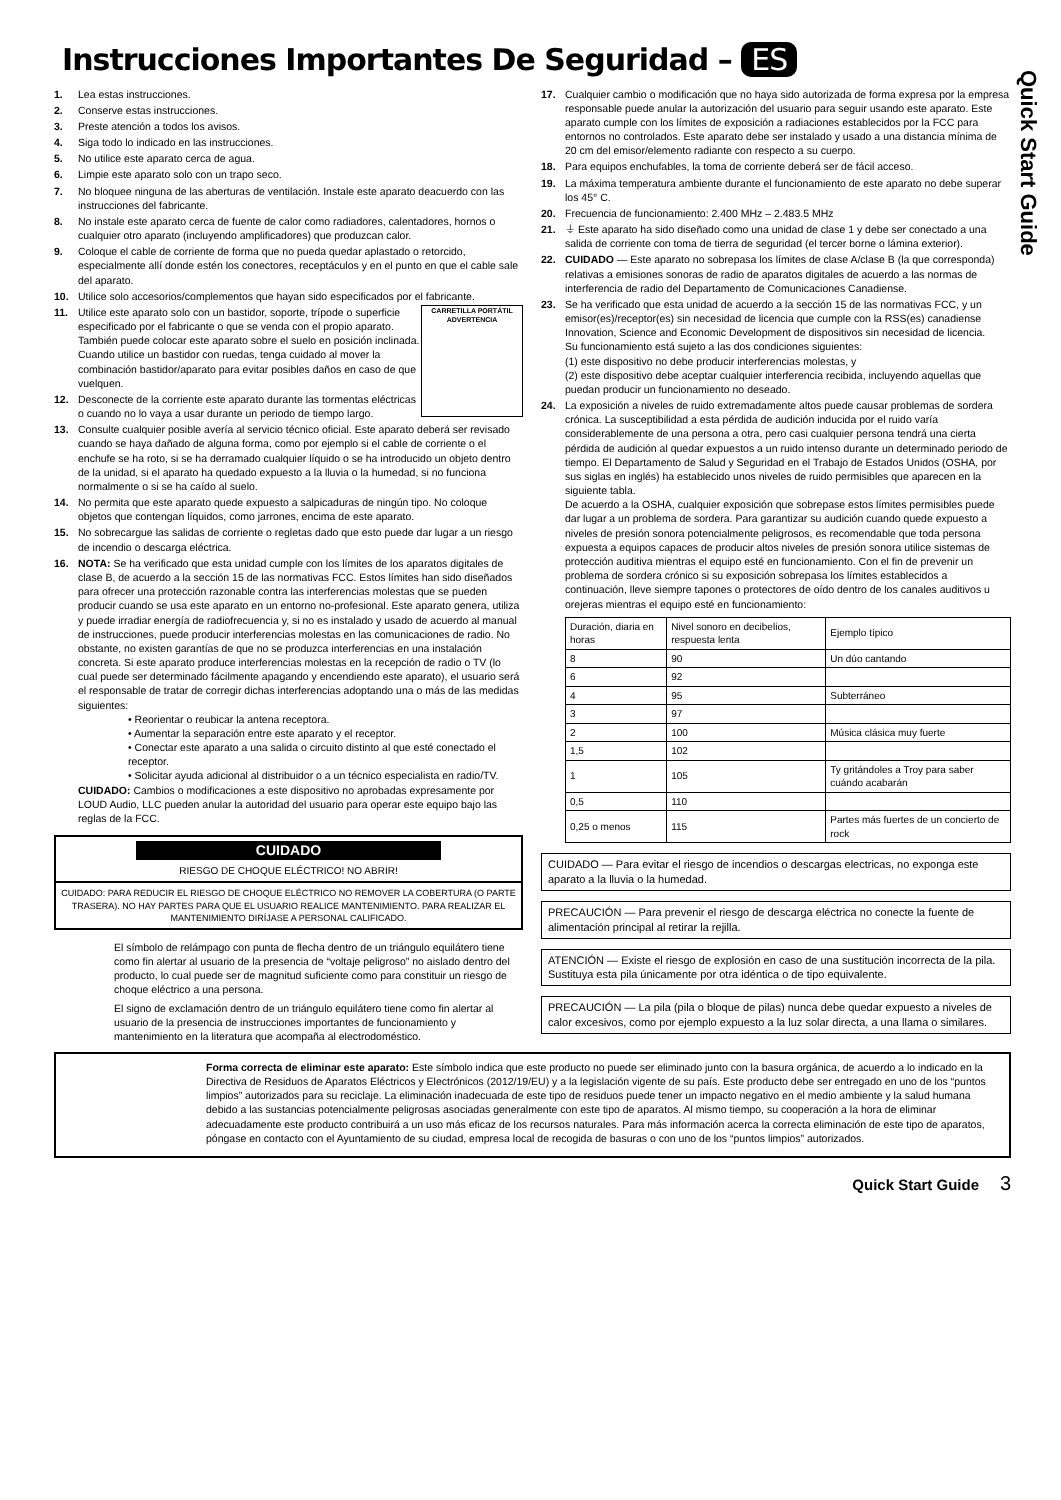Instrucciones Importantes De Seguridad – ES
Quick Start Guide
1. Lea estas instrucciones.
2. Conserve estas instrucciones.
3. Preste atención a todos los avisos.
4. Siga todo lo indicado en las instrucciones.
5. No utilice este aparato cerca de agua.
6. Limpie este aparato solo con un trapo seco.
7. No bloquee ninguna de las aberturas de ventilación. Instale este aparato deacuerdo con las instrucciones del fabricante.
8. No instale este aparato cerca de fuente de calor como radiadores, calentadores, hornos o cualquier otro aparato (incluyendo amplificadores) que produzcan calor.
9. Coloque el cable de corriente de forma que no pueda quedar aplastado o retorcido, especialmente allí donde estén los conectores, receptáculos y en el punto en que el cable sale del aparato.
10. Utilice solo accesorios/complementos que hayan sido especificados por el fabricante.
11. CARRETILLA PORTÁTIL ADVERTENCIA Utilice este aparato solo con un bastidor, soporte, trípode o superficie especificado por el fabricante o que se venda con el propio aparato. También puede colocar este aparato sobre el suelo en posición inclinada. Cuando utilice un bastidor con ruedas, tenga cuidado al mover la combinación bastidor/aparato para evitar posibles daños en caso de que vuelquen.
12. Desconecte de la corriente este aparato durante las tormentas eléctricas o cuando no lo vaya a usar durante un periodo de tiempo largo.
13. Consulte cualquier posible avería al servicio técnico oficial. Este aparato deberá ser revisado cuando se haya dañado de alguna forma, como por ejemplo si el cable de corriente o el enchufe se ha roto, si se ha derramado cualquier líquido o se ha introducido un objeto dentro de la unidad, si el aparato ha quedado expuesto a la lluvia o la humedad, si no funciona normalmente o si se ha caído al suelo.
14. No permita que este aparato quede expuesto a salpicaduras de ningún tipo. No coloque objetos que contengan líquidos, como jarrones, encima de este aparato.
15. No sobrecargue las salidas de corriente o regletas dado que esto puede dar lugar a un riesgo de incendio o descarga eléctrica.
16. NOTA: Se ha verificado que esta unidad cumple con los límites de los aparatos digitales de clase B, de acuerdo a la sección 15 de las normativas FCC. Estos límites han sido diseñados para ofrecer una protección razonable contra las interferencias molestas que se pueden producir cuando se usa este aparato en un entorno no-profesional. Este aparato genera, utiliza y puede irradiar energía de radiofrecuencia y, si no es instalado y usado de acuerdo al manual de instrucciones, puede producir interferencias molestas en las comunicaciones de radio. No obstante, no existen garantías de que no se produzca interferencias en una instalación concreta. Si este aparato produce interferencias molestas en la recepción de radio o TV (lo cual puede ser determinado fácilmente apagando y encendiendo este aparato), el usuario será el responsable de tratar de corregir dichas interferencias adoptando una o más de las medidas siguientes:
• Reorientar o reubicar la antena receptora.
• Aumentar la separación entre este aparato y el receptor.
• Conectar este aparato a una salida o circuito distinto al que esté conectado el receptor.
• Solicitar ayuda adicional al distribuidor o a un técnico especialista en radio/TV.
CUIDADO: Cambios o modificaciones a este dispositivo no aprobadas expresamente por LOUD Audio, LLC pueden anular la autoridad del usuario para operar este equipo bajo las reglas de la FCC.
CUIDADO
RIESGO DE CHOQUE ELÉCTRICO! NO ABRIR!
CUIDADO: PARA REDUCIR EL RIESGO DE CHOQUE ELÉCTRICO NO REMOVER LA COBERTURA (O PARTE TRASERA). NO HAY PARTES PARA QUE EL USUARIO REALICE MANTENIMIENTO. PARA REALIZAR EL MANTENIMIENTO DIRÍJASE A PERSONAL CALIFICADO.
El símbolo de relámpago con punta de flecha dentro de un triángulo equilátero tiene como fin alertar al usuario de la presencia de “voltaje peligroso” no aislado dentro del producto, lo cual puede ser de magnitud suficiente como para constituir un riesgo de choque eléctrico a una persona.
El signo de exclamación dentro de un triángulo equilátero tiene como fin alertar al usuario de la presencia de instrucciones importantes de funcionamiento y mantenimiento en la literatura que acompaña al electrodoméstico.
17. Cualquier cambio o modificación que no haya sido autorizada de forma expresa por la empresa responsable puede anular la autorización del usuario para seguir usando este aparato. Este aparato cumple con los límites de exposición a radiaciones establecidos por la FCC para entornos no controlados. Este aparato debe ser instalado y usado a una distancia mínima de 20 cm del emisor/elemento radiante con respecto a su cuerpo.
18. Para equipos enchufables, la toma de corriente deberá ser de fácil acceso.
19. La máxima temperatura ambiente durante el funcionamiento de este aparato no debe superar los 45° C.
20. Frecuencia de funcionamiento: 2.400 MHz – 2.483.5 MHz
21. ⏚ Este aparato ha sido diseñado como una unidad de clase 1 y debe ser conectado a una salida de corriente con toma de tierra de seguridad (el tercer borne o lámina exterior).
22. CUIDADO — Este aparato no sobrepasa los límites de clase A/clase B (la que corresponda) relativas a emisiones sonoras de radio de aparatos digitales de acuerdo a las normas de interferencia de radio del Departamento de Comunicaciones Canadiense.
23. Se ha verificado que esta unidad de acuerdo a la sección 15 de las normativas FCC, y un emisor(es)/receptor(es) sin necesidad de licencia que cumple con la RSS(es) canadiense Innovation, Science and Economic Development de dispositivos sin necesidad de licencia.
Su funcionamiento está sujeto a las dos condiciones siguientes:
(1) este dispositivo no debe producir interferencias molestas, y
(2) este dispositivo debe aceptar cualquier interferencia recibida, incluyendo aquellas que puedan producir un funcionamiento no deseado.
24. La exposición a niveles de ruido extremadamente altos puede causar problemas de sordera crónica. La susceptibilidad a esta pérdida de audición inducida por el ruido varía considerablemente de una persona a otra, pero casi cualquier persona tendrá una cierta pérdida de audición al quedar expuestos a un ruido intenso durante un determinado periodo de tiempo. El Departamento de Salud y Seguridad en el Trabajo de Estados Unidos (OSHA, por sus siglas en inglés) ha establecido unos niveles de ruido permisibles que aparecen en la siguiente tabla.
De acuerdo a la OSHA, cualquier exposición que sobrepase estos límites permisibles puede dar lugar a un problema de sordera. Para garantizar su audición cuando quede expuesto a niveles de presión sonora potencialmente peligrosos, es recomendable que toda persona expuesta a equipos capaces de producir altos niveles de presión sonora utilice sistemas de protección auditiva mientras el equipo esté en funcionamiento. Con el fin de prevenir un problema de sordera crónico si su exposición sobrepasa los límites establecidos a continuación, lleve siempre tapones o protectores de oído dentro de los canales auditivos u orejeras mientras el equipo esté en funcionamiento:
| Duración, diaria en horas | Nivel sonoro en decibelios, respuesta lenta | Ejemplo típico |
| --- | --- | --- |
| 8 | 90 | Un dúo cantando |
| 6 | 92 | |
| 4 | 95 | Subterráneo |
| 3 | 97 | |
| 2 | 100 | Música clásica muy fuerte |
| 1,5 | 102 | |
| 1 | 105 | Ty gritándoles a Troy para saber cuándo acabarán |
| 0,5 | 110 | |
| 0,25 o menos | 115 | Partes más fuertes de un concierto de rock |
CUIDADO — Para evitar el riesgo de incendios o descargas electricas, no exponga este aparato a la lluvia o la humedad.
PRECAUCIÓN — Para prevenir el riesgo de descarga eléctrica no conecte la fuente de alimentación principal al retirar la rejilla.
ATENCIÓN — Existe el riesgo de explosión en caso de una sustitución incorrecta de la pila. Sustituya esta pila únicamente por otra idéntica o de tipo equivalente.
PRECAUCIÓN — La pila (pila o bloque de pilas) nunca debe quedar expuesto a niveles de calor excesivos, como por ejemplo expuesto a la luz solar directa, a una llama o similares.
Forma correcta de eliminar este aparato: Este símbolo indica que este producto no puede ser eliminado junto con la basura orgánica, de acuerdo a lo indicado en la Directiva de Residuos de Aparatos Eléctricos y Electrónicos (2012/19/EU) y a la legislación vigente de su país. Este producto debe ser entregado en uno de los “puntos limpios” autorizados para su reciclaje. La eliminación inadecuada de este tipo de residuos puede tener un impacto negativo en el medio ambiente y la salud humana debido a las sustancias potencialmente peligrosas asociadas generalmente con este tipo de aparatos. Al mismo tiempo, su cooperación a la hora de eliminar adecuadamente este producto contribuirá a un uso más eficaz de los recursos naturales. Para más información acerca la correcta eliminación de este tipo de aparatos, póngase en contacto con el Ayuntamiento de su ciudad, empresa local de recogida de basuras o con uno de los “puntos limpios” autorizados.
Quick Start Guide 3